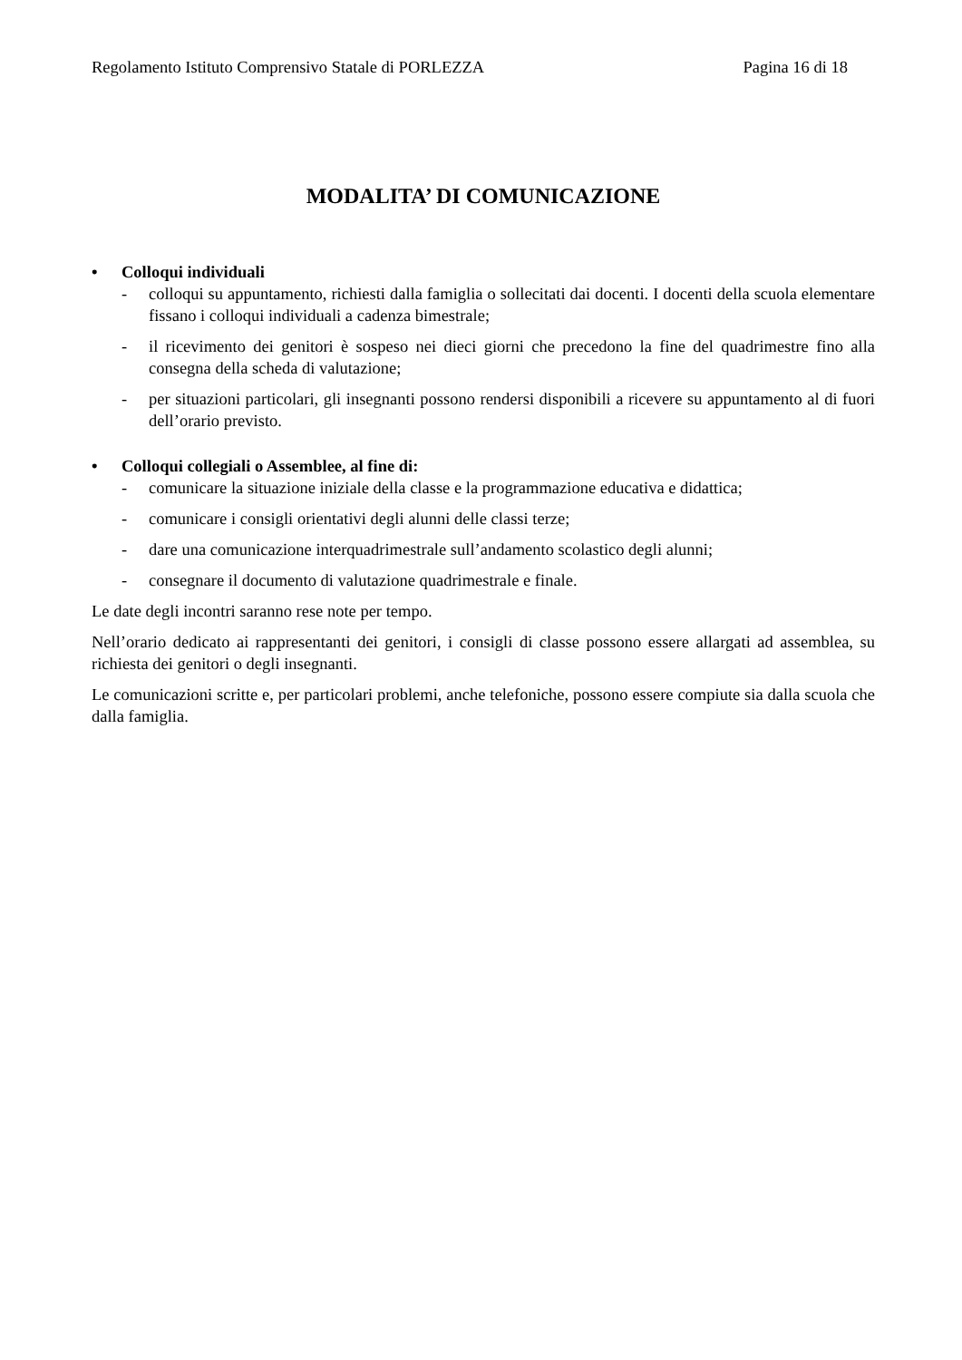Regolamento Istituto Comprensivo Statale di PORLEZZA Pagina 16 di 18
MODALITA’ DI COMUNICAZIONE
• Colloqui individuali
- colloqui su appuntamento, richiesti dalla famiglia o sollecitati dai docenti. I docenti della scuola elementare fissano i colloqui individuali a cadenza bimestrale;
- il ricevimento dei genitori è sospeso nei dieci giorni che precedono la fine del quadrimestre fino alla consegna della scheda di valutazione;
- per situazioni particolari, gli insegnanti possono rendersi disponibili a ricevere su appuntamento al di fuori dell’orario previsto.
• Colloqui collegiali o Assemblee, al fine di:
- comunicare la situazione iniziale della classe e la programmazione educativa e didattica;
- comunicare i consigli orientativi degli alunni delle classi terze;
- dare una comunicazione interquadrimestrale sull’andamento scolastico degli alunni;
- consegnare il documento di valutazione quadrimestrale e finale.
Le date degli incontri saranno rese note per tempo.
Nell’orario dedicato ai rappresentanti dei genitori, i consigli di classe possono essere allargati ad assemblea, su richiesta dei genitori o degli insegnanti.
Le comunicazioni scritte e, per particolari problemi, anche telefoniche, possono essere compiute sia dalla scuola che dalla famiglia.